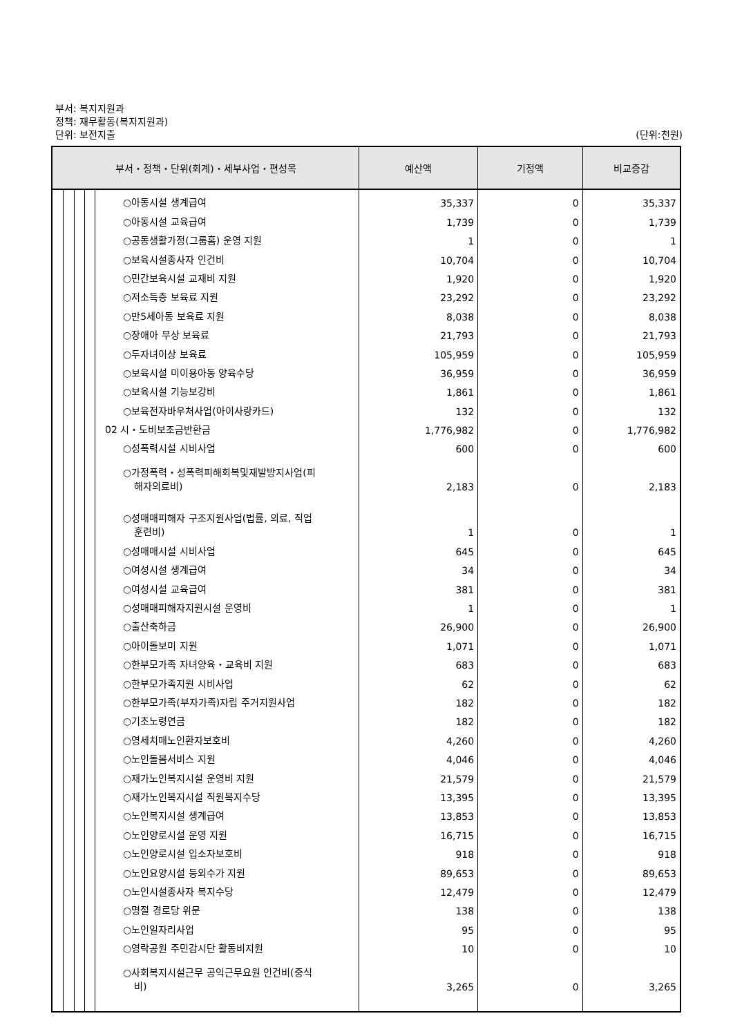부서: 복지지원과
정책: 재무활동(복지지원과)
단위: 보전지출 (단위:천원)
| 부서・정책・단위(회계)・세부사업・편성목 | 예산액 | 기정액 | 비교증감 |
| --- | --- | --- | --- |
| ○아동시설 생계급여 | 35,337 | 0 | 35,337 |
| ○아동시설 교육급여 | 1,739 | 0 | 1,739 |
| ○공동생활가정(그룹홈) 운영 지원 | 1 | 0 | 1 |
| ○보육시설종사자 인건비 | 10,704 | 0 | 10,704 |
| ○민간보육시설 교재비 지원 | 1,920 | 0 | 1,920 |
| ○저소득층 보육료 지원 | 23,292 | 0 | 23,292 |
| ○만5세아동 보육료 지원 | 8,038 | 0 | 8,038 |
| ○장애아 무상 보육료 | 21,793 | 0 | 21,793 |
| ○두자녀이상 보육료 | 105,959 | 0 | 105,959 |
| ○보육시설 미이용아동 양육수당 | 36,959 | 0 | 36,959 |
| ○보육시설 기능보강비 | 1,861 | 0 | 1,861 |
| ○보육전자바우처사업(아이사랑카드) | 132 | 0 | 132 |
| 02 시・도비보조금반환금 | 1,776,982 | 0 | 1,776,982 |
| ○성폭력시설 시비사업 | 600 | 0 | 600 |
| ○가정폭력・성폭력피해회복및재발방지사업(피 해자의료비) | 2,183 | 0 | 2,183 |
| ○성매매피해자 구조지원사업(법률, 의료, 직업 훈련비) | 1 | 0 | 1 |
| ○성매매시설 시비사업 | 645 | 0 | 645 |
| ○여성시설 생계급여 | 34 | 0 | 34 |
| ○여성시설 교육급여 | 381 | 0 | 381 |
| ○성매매피해자지원시설 운영비 | 1 | 0 | 1 |
| ○출산축하금 | 26,900 | 0 | 26,900 |
| ○아이돌보미 지원 | 1,071 | 0 | 1,071 |
| ○한부모가족 자녀양육・교육비 지원 | 683 | 0 | 683 |
| ○한부모가족지원 시비사업 | 62 | 0 | 62 |
| ○한부모가족(부자가족)자립 주거지원사업 | 182 | 0 | 182 |
| ○기초노령연금 | 182 | 0 | 182 |
| ○영세치매노인환자보호비 | 4,260 | 0 | 4,260 |
| ○노인돌봄서비스 지원 | 4,046 | 0 | 4,046 |
| ○재가노인복지시설 운영비 지원 | 21,579 | 0 | 21,579 |
| ○재가노인복지시설 직원복지수당 | 13,395 | 0 | 13,395 |
| ○노인복지시설 생계급여 | 13,853 | 0 | 13,853 |
| ○노인양로시설 운영 지원 | 16,715 | 0 | 16,715 |
| ○노인양로시설 입소자보호비 | 918 | 0 | 918 |
| ○노인요양시설 등외수가 지원 | 89,653 | 0 | 89,653 |
| ○노인시설종사자 복지수당 | 12,479 | 0 | 12,479 |
| ○명절 경로당 위문 | 138 | 0 | 138 |
| ○노인일자리사업 | 95 | 0 | 95 |
| ○영락공원 주민감시단 활동비지원 | 10 | 0 | 10 |
| ○사회복지시설근무 공익근무요원 인건비(중식 비) | 3,265 | 0 | 3,265 |